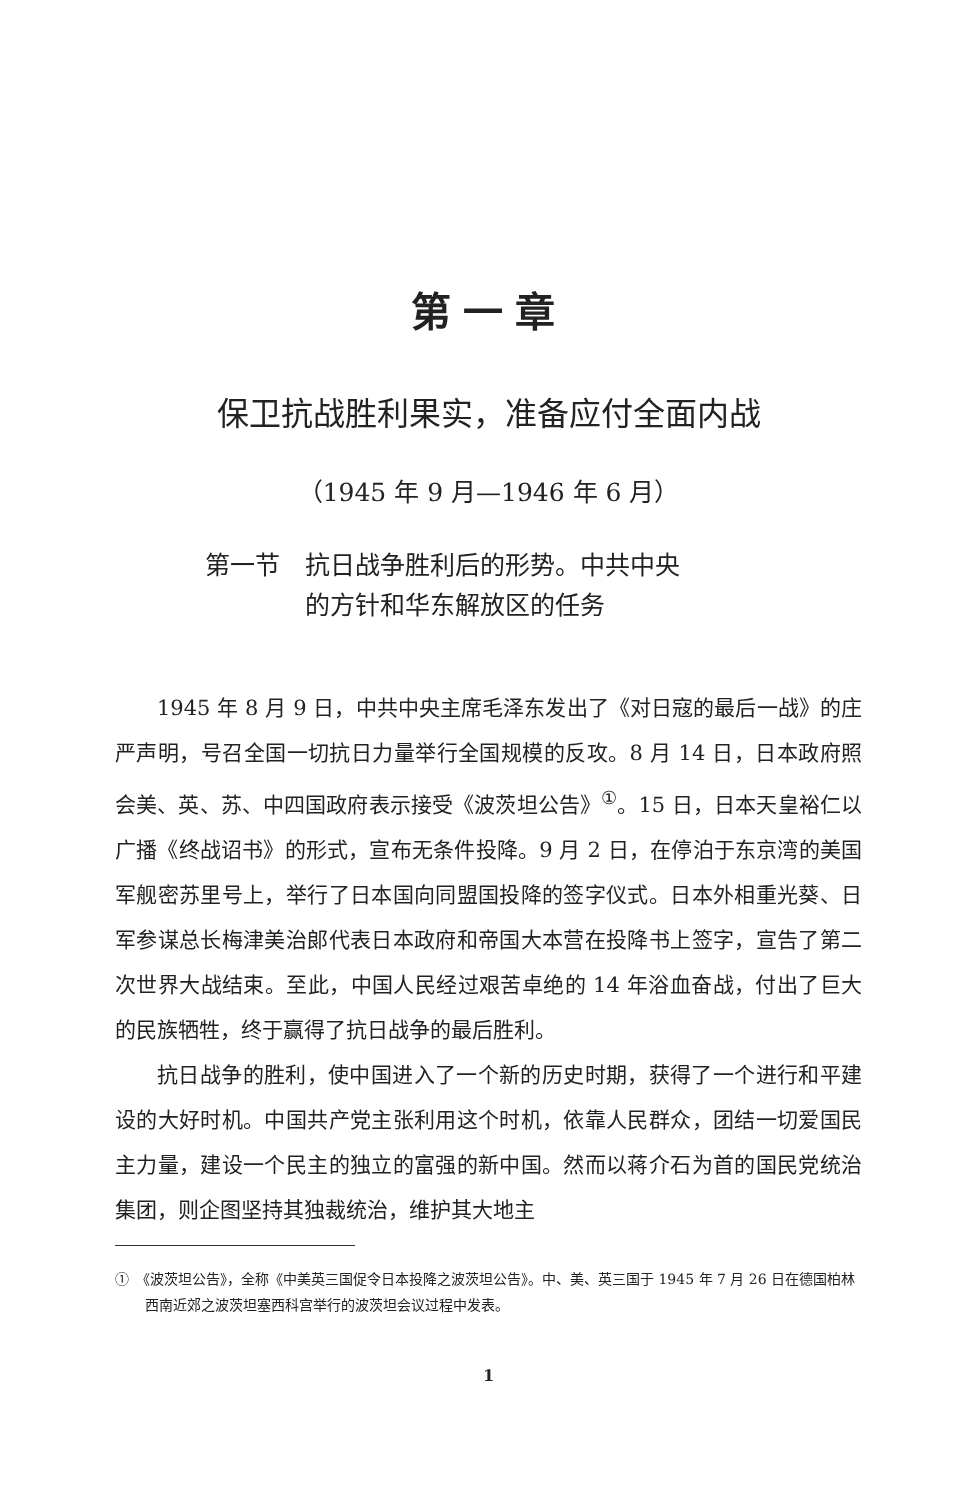第一章
保卫抗战胜利果实，准备应付全面内战
（1945 年 9 月—1946 年 6 月）
第一节　抗日战争胜利后的形势。中共中央
　　　　的方针和华东解放区的任务
1945 年 8 月 9 日，中共中央主席毛泽东发出了《对日寇的最后一战》的庄严声明，号召全国一切抗日力量举行全国规模的反攻。8 月 14 日，日本政府照会美、英、苏、中四国政府表示接受《波茨坦公告》<sup>①</sup>。15 日，日本天皇裕仁以广播《终战诏书》的形式，宣布无条件投降。9 月 2 日，在停泊于东京湾的美国军舰密苏里号上，举行了日本国向同盟国投降的签字仪式。日本外相重光葵、日军参谋总长梅津美治郎代表日本政府和帝国大本营在投降书上签字，宣告了第二次世界大战结束。至此，中国人民经过艰苦卓绝的 14 年浴血奋战，付出了巨大的民族牺牲，终于赢得了抗日战争的最后胜利。
抗日战争的胜利，使中国进入了一个新的历史时期，获得了一个进行和平建设的大好时机。中国共产党主张利用这个时机，依靠人民群众，团结一切爱国民主力量，建设一个民主的独立的富强的新中国。然而以蒋介石为首的国民党统治集团，则企图坚持其独裁统治，维护其大地主
①　《波茨坦公告》，全称《中美英三国促令日本投降之波茨坦公告》。中、美、英三国于 1945 年 7 月 26 日在德国柏林西南近郊之波茨坦塞西科宫举行的波茨坦会议过程中发表。
1